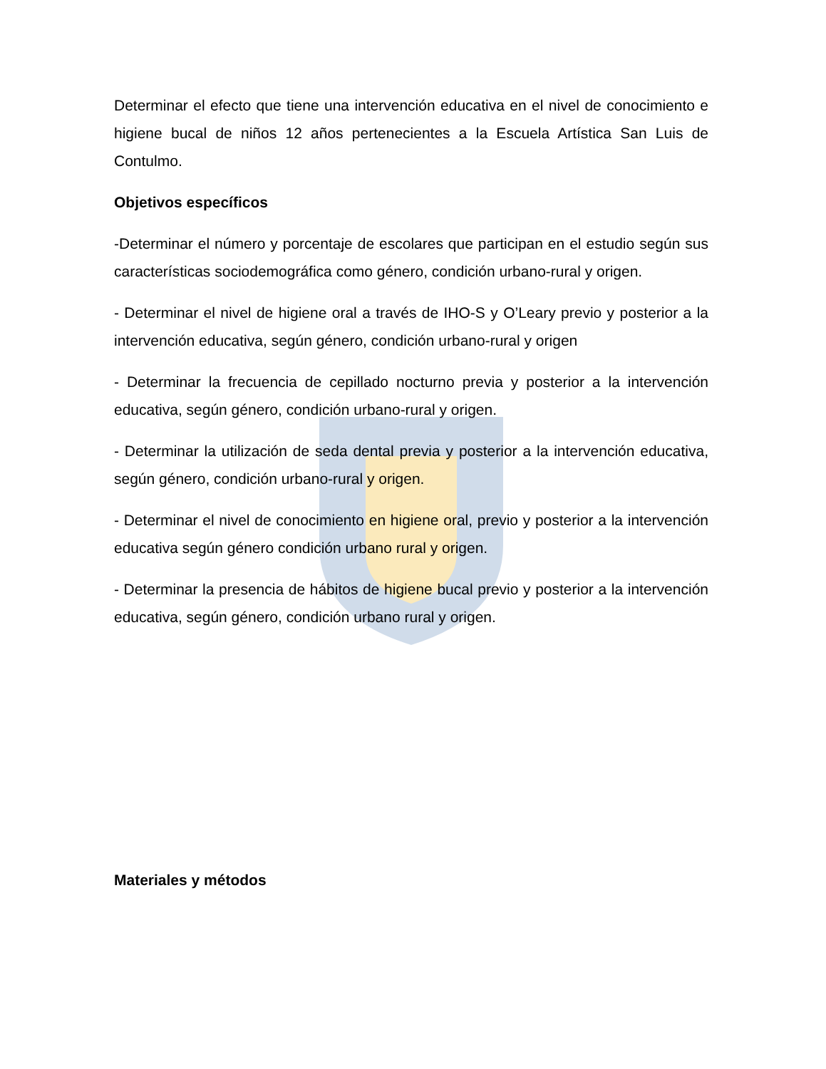Determinar el efecto que tiene una intervención educativa en el nivel de conocimiento e higiene bucal de niños 12 años pertenecientes a la Escuela Artística San Luis de Contulmo.
Objetivos específicos
-Determinar el número y porcentaje de escolares que participan en el estudio según sus características sociodemográfica como género, condición urbano-rural y origen.
- Determinar el nivel de higiene oral a través de IHO-S y O’Leary previo y posterior a la intervención educativa, según género, condición urbano-rural y origen
- Determinar la frecuencia de cepillado nocturno previa y posterior a la intervención educativa, según género, condición urbano-rural y origen.
- Determinar la utilización de seda dental previa y posterior a la intervención educativa, según género, condición urbano-rural y origen.
- Determinar el nivel de conocimiento en higiene oral, previo y posterior a la intervención educativa según género condición urbano rural y origen.
- Determinar la presencia de hábitos de higiene bucal previo y posterior a la intervención educativa, según género, condición urbano rural y origen.
Materiales y métodos